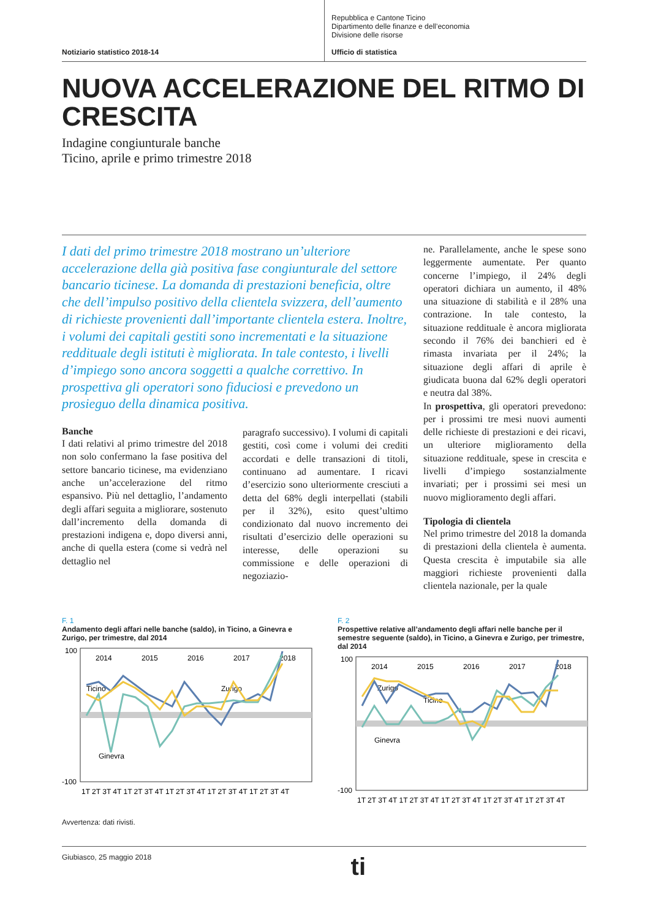Notiziario statistico 2018-14
Repubblica e Cantone Ticino
Dipartimento delle finanze e dell’economia
Divisione delle risorse
Ufficio di statistica
NUOVA ACCELERAZIONE DEL RITMO DI CRESCITA
Indagine congiunturale banche
Ticino, aprile e primo trimestre 2018
I dati del primo trimestre 2018 mostrano un’ulteriore accelerazione della già positiva fase congiunturale del settore bancario ticinese. La domanda di prestazioni beneficia, oltre che dell’impulso positivo della clientela svizzera, dell’aumento di richieste provenienti dall’importante clientela estera. Inoltre, i volumi dei capitali gestiti sono incrementati e la situazione reddituale degli istituti è migliorata. In tale contesto, i livelli d’impiego sono ancora soggetti a qualche correttivo. In prospettiva gli operatori sono fiduciosi e prevedono un prosieguo della dinamica positiva.
Banche
I dati relativi al primo trimestre del 2018 non solo confermano la fase positiva del settore bancario ticinese, ma evidenziano anche un’accelerazione del ritmo espansivo. Più nel dettaglio, l’andamento degli affari seguita a migliorare, sostenuto dall’incremento della domanda di prestazioni indigena e, dopo diversi anni, anche di quella estera (come si vedrà nel dettaglio nel
paragrafo successivo). I volumi di capitali gestiti, così come i volumi dei crediti accordati e delle transazioni di titoli, continuano ad aumentare. I ricavi d’esercizio sono ulteriormente cresciuti a detta del 68% degli interpellati (stabili per il 32%), esito quest’ultimo condizionato dal nuovo incremento dei risultati d’esercizio delle operazioni su interesse, delle operazioni su commissione e delle operazioni di negoziazio-
ne. Parallelamente, anche le spese sono leggermente aumentate. Per quanto concerne l’impiego, il 24% degli operatori dichiara un aumento, il 48% una situazione di stabilità e il 28% una contrazione. In tale contesto, la situazione reddituale è ancora migliorata secondo il 76% dei banchieri ed è rimasta invariata per il 24%; la situazione degli affari di aprile è giudicata buona dal 62% degli operatori e neutra dal 38%.
In prospettiva, gli operatori prevedono: per i prossimi tre mesi nuovi aumenti delle richieste di prestazioni e dei ricavi, un ulteriore miglioramento della situazione reddituale, spese in crescita e livelli d’impiego sostanzialmente invariati; per i prossimi sei mesi un nuovo miglioramento degli affari.
Tipologia di clientela
Nel primo trimestre del 2018 la domanda di prestazioni della clientela è aumenta. Questa crescita è imputabile sia alle maggiori richieste provenienti dalla clientela nazionale, per la quale
F. 1
Andamento degli affari nelle banche (saldo), in Ticino, a Ginevra e Zurigo, per trimestre, dal 2014
100
-100
2014
2015
2016
2017
2018
Ticino
Ginevra
Zurigo
1T 2T 3T 4T 1T 2T 3T 4T 1T 2T 3T 4T 1T 2T 3T 4T 1T 2T 3T 4T
F. 2
Prospettive relative all’andamento degli affari nelle banche per il semestre seguente (saldo), in Ticino, a Ginevra e Zurigo, per trimestre, dal 2014
100
-100
2014
2015
2016
2017
2018
Zurigo
Ticino
Ginevra
1T 2T 3T 4T 1T 2T 3T 4T 1T 2T 3T 4T 1T 2T 3T 4T 1T 2T 3T 4T
Avvertenza: dati rivisti.
Giubiasco, 25 maggio 2018 ti